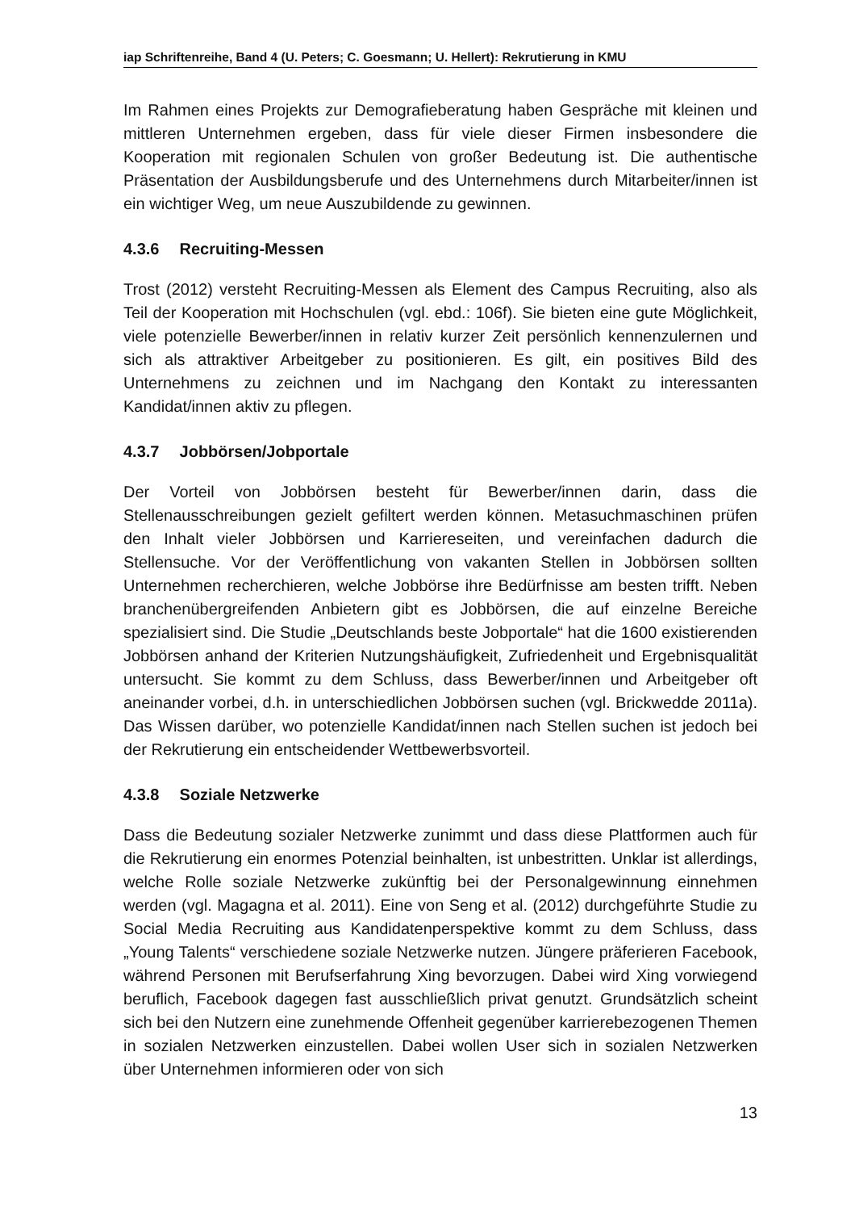iap Schriftenreihe, Band 4 (U. Peters; C. Goesmann; U. Hellert): Rekrutierung in KMU
Im Rahmen eines Projekts zur Demografieberatung haben Gespräche mit kleinen und mittleren Unternehmen ergeben, dass für viele dieser Firmen insbesondere die Kooperation mit regionalen Schulen von großer Bedeutung ist. Die authentische Präsentation der Ausbildungsberufe und des Unternehmens durch Mitarbeiter/innen ist ein wichtiger Weg, um neue Auszubildende zu gewinnen.
4.3.6 Recruiting-Messen
Trost (2012) versteht Recruiting-Messen als Element des Campus Recruiting, also als Teil der Kooperation mit Hochschulen (vgl. ebd.: 106f). Sie bieten eine gute Möglichkeit, viele potenzielle Bewerber/innen in relativ kurzer Zeit persönlich kennenzulernen und sich als attraktiver Arbeitgeber zu positionieren. Es gilt, ein positives Bild des Unternehmens zu zeichnen und im Nachgang den Kontakt zu interessanten Kandidat/innen aktiv zu pflegen.
4.3.7 Jobbörsen/Jobportale
Der Vorteil von Jobbörsen besteht für Bewerber/innen darin, dass die Stellenausschreibungen gezielt gefiltert werden können. Metasuchmaschinen prüfen den Inhalt vieler Jobbörsen und Karriereseiten, und vereinfachen dadurch die Stellensuche. Vor der Veröffentlichung von vakanten Stellen in Jobbörsen sollten Unternehmen recherchieren, welche Jobbörse ihre Bedürfnisse am besten trifft. Neben branchenübergreifenden Anbietern gibt es Jobbörsen, die auf einzelne Bereiche spezialisiert sind. Die Studie „Deutschlands beste Jobportale“ hat die 1600 existierenden Jobbörsen anhand der Kriterien Nutzungshäufigkeit, Zufriedenheit und Ergebnisqualität untersucht. Sie kommt zu dem Schluss, dass Bewerber/innen und Arbeitgeber oft aneinander vorbei, d.h. in unterschiedlichen Jobbörsen suchen (vgl. Brickwedde 2011a). Das Wissen darüber, wo potenzielle Kandidat/innen nach Stellen suchen ist jedoch bei der Rekrutierung ein entscheidender Wettbewerbsvorteil.
4.3.8 Soziale Netzwerke
Dass die Bedeutung sozialer Netzwerke zunimmt und dass diese Plattformen auch für die Rekrutierung ein enormes Potenzial beinhalten, ist unbestritten. Unklar ist allerdings, welche Rolle soziale Netzwerke zukünftig bei der Personalgewinnung einnehmen werden (vgl. Magagna et al. 2011). Eine von Seng et al. (2012) durchgeführte Studie zu Social Media Recruiting aus Kandidatenperspektive kommt zu dem Schluss, dass „Young Talents“ verschiedene soziale Netzwerke nutzen. Jüngere präferieren Facebook, während Personen mit Berufserfahrung Xing bevorzugen. Dabei wird Xing vorwiegend beruflich, Facebook dagegen fast ausschließlich privat genutzt. Grundsätzlich scheint sich bei den Nutzern eine zunehmende Offenheit gegenüber karrierebezogenen Themen in sozialen Netzwerken einzustellen. Dabei wollen User sich in sozialen Netzwerken über Unternehmen informieren oder von sich
13